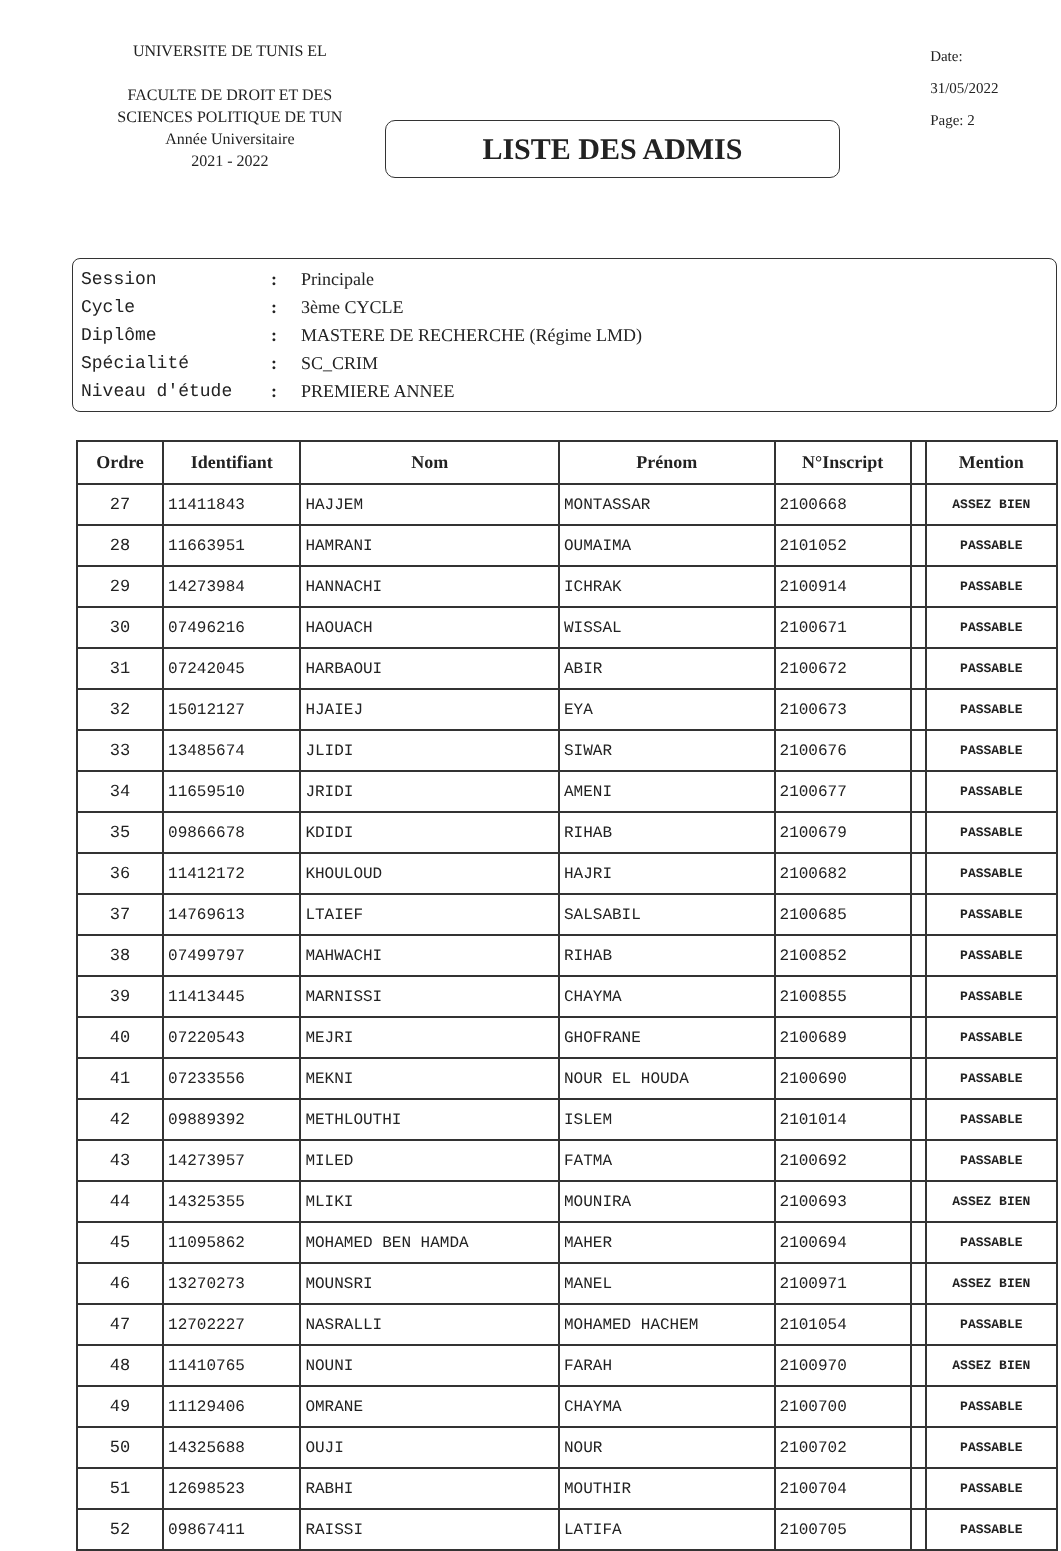UNIVERSITE DE TUNIS EL
FACULTE DE DROIT ET DES
SCIENCES POLITIQUE DE TUN
Année Universitaire
2021 - 2022
LISTE DES ADMIS
Date: 31/05/2022
Page: 2
Session: Principale
Cycle: 3ème CYCLE
Diplôme: MASTERE DE RECHERCHE (Régime LMD)
Spécialité: SC_CRIM
Niveau d'étude: PREMIERE ANNEE
| Ordre | Identifiant | Nom | Prénom | N°Inscript | | Mention |
| --- | --- | --- | --- | --- | --- | --- |
| 27 | 11411843 | HAJJEM | MONTASSAR | 2100668 | | ASSEZ BIEN |
| 28 | 11663951 | HAMRANI | OUMAIMA | 2101052 | | PASSABLE |
| 29 | 14273984 | HANNACHI | ICHRAK | 2100914 | | PASSABLE |
| 30 | 07496216 | HAOUACH | WISSAL | 2100671 | | PASSABLE |
| 31 | 07242045 | HARBAOUI | ABIR | 2100672 | | PASSABLE |
| 32 | 15012127 | HJAIEJ | EYA | 2100673 | | PASSABLE |
| 33 | 13485674 | JLIDI | SIWAR | 2100676 | | PASSABLE |
| 34 | 11659510 | JRIDI | AMENI | 2100677 | | PASSABLE |
| 35 | 09866678 | KDIDI | RIHAB | 2100679 | | PASSABLE |
| 36 | 11412172 | KHOULOUD | HAJRI | 2100682 | | PASSABLE |
| 37 | 14769613 | LTAIEF | SALSABIL | 2100685 | | PASSABLE |
| 38 | 07499797 | MAHWACHI | RIHAB | 2100852 | | PASSABLE |
| 39 | 11413445 | MARNISSI | CHAYMA | 2100855 | | PASSABLE |
| 40 | 07220543 | MEJRI | GHOFRANE | 2100689 | | PASSABLE |
| 41 | 07233556 | MEKNI | NOUR EL HOUDA | 2100690 | | PASSABLE |
| 42 | 09889392 | METHLOUTHI | ISLEM | 2101014 | | PASSABLE |
| 43 | 14273957 | MILED | FATMA | 2100692 | | PASSABLE |
| 44 | 14325355 | MLIKI | MOUNIRA | 2100693 | | ASSEZ BIEN |
| 45 | 11095862 | MOHAMED BEN HAMDA | MAHER | 2100694 | | PASSABLE |
| 46 | 13270273 | MOUNSRI | MANEL | 2100971 | | ASSEZ BIEN |
| 47 | 12702227 | NASRALLI | MOHAMED HACHEM | 2101054 | | PASSABLE |
| 48 | 11410765 | NOUNI | FARAH | 2100970 | | ASSEZ BIEN |
| 49 | 11129406 | OMRANE | CHAYMA | 2100700 | | PASSABLE |
| 50 | 14325688 | OUJI | NOUR | 2100702 | | PASSABLE |
| 51 | 12698523 | RABHI | MOUTHIR | 2100704 | | PASSABLE |
| 52 | 09867411 | RAISSI | LATIFA | 2100705 | | PASSABLE |